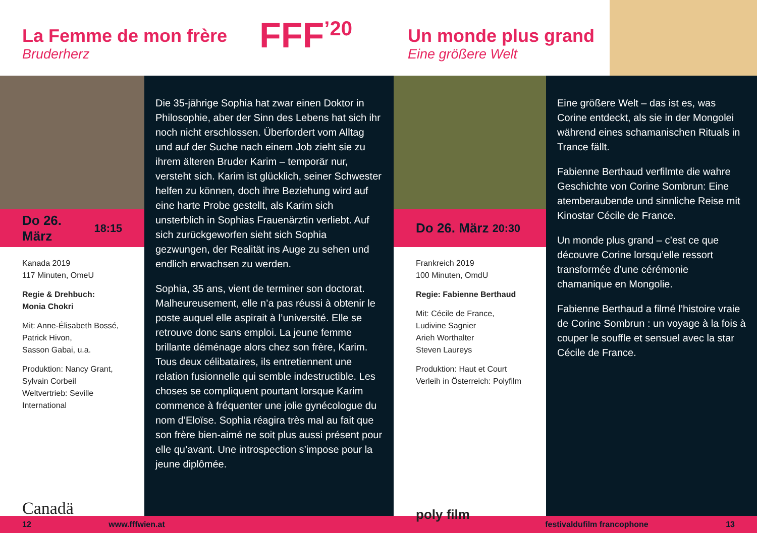La Femme de mon frère
Bruderherz
FFF<sup>’20</sup>
Un monde plus grand
Eine größere Welt
Do 26. März 18:15
Kanada 2019
117 Minuten, OmeU
Regie & Drehbuch:
Monia Chokri
Mit: Anne-Élisabeth Bossé,
Patrick Hivon,
Sasson Gabai, u.a.
Produktion: Nancy Grant,
Sylvain Corbeil
Weltvertrieb: Seville
International
Canadä
Die 35-jährige Sophia hat zwar einen Doktor in Philosophie, aber der Sinn des Lebens hat sich ihr noch nicht erschlossen. Überfordert vom Alltag und auf der Suche nach einem Job zieht sie zu ihrem älteren Bruder Karim – temporär nur, versteht sich. Karim ist glücklich, seiner Schwester helfen zu können, doch ihre Beziehung wird auf eine harte Probe gestellt, als Karim sich unsterblich in Sophias Frauenärztin verliebt. Auf sich zurückgeworfen sieht sich Sophia gezwungen, der Realität ins Auge zu sehen und endlich erwachsen zu werden.
Sophia, 35 ans, vient de terminer son doctorat. Malheureusement, elle n’a pas réussi à obtenir le poste auquel elle aspirait à l’université. Elle se retrouve donc sans emploi. La jeune femme brillante déménage alors chez son frère, Karim. Tous deux célibataires, ils entretiennent une relation fusionnelle qui semble indestructible. Les choses se compliquent pourtant lorsque Karim commence à fréquenter une jolie gynécologue du nom d’Eloïse. Sophia réagira très mal au fait que son frère bien-aimé ne soit plus aussi présent pour elle qu’avant. Une introspection s’impose pour la jeune diplômée.
Do 26. März 20:30
Frankreich 2019
100 Minuten, OmdU
Regie: Fabienne Berthaud
Mit: Cécile de France,
Ludivine Sagnier
Arieh Worthalter
Steven Laureys
Produktion: Haut et Court
Verleih in Österreich: Polyfilm
poly film
Eine größere Welt – das ist es, was Corine entdeckt, als sie in der Mongolei während eines schamanischen Rituals in Trance fällt.
Fabienne Berthaud verfilmte die wahre Geschichte von Corine Sombrun: Eine atemberaubende und sinnliche Reise mit Kinostar Cécile de France.
Un monde plus grand – c’est ce que découvre Corine lorsqu’elle ressort transformée d’une cérémonie chamanique en Mongolie.
Fabienne Berthaud a filmé l’histoire vraie de Corine Sombrun : un voyage à la fois à couper le souffle et sensuel avec la star Cécile de France.
12 www.fffwien.at festivaldufilm francophone 13